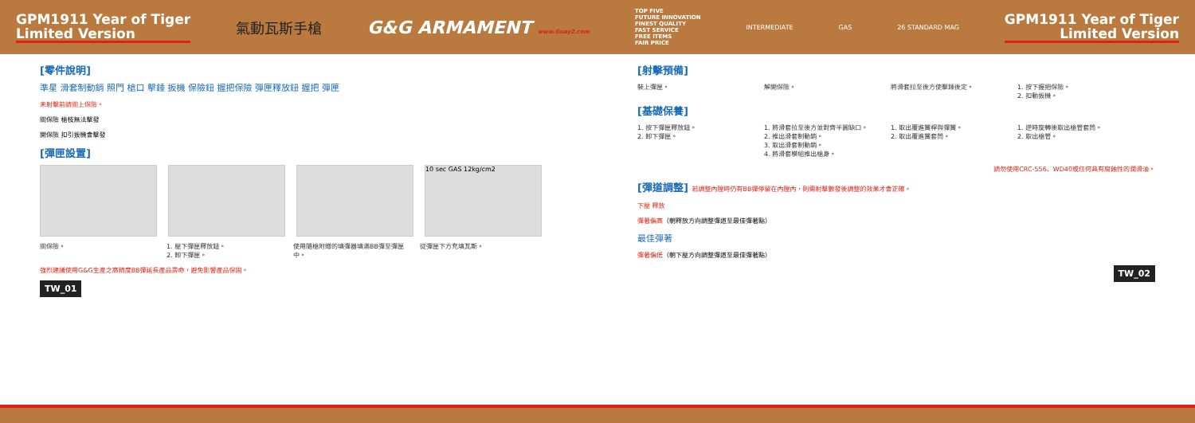GPM1911 Year of Tiger
Limited Version
氣動瓦斯手槍
G&G ARMAMENT www.Guay2.com
TOP FIVE
FUTURE INNOVATION
FINEST QUALITY
FAST SERVICE
FREE ITEMS
FAIR PRICE
INTERMEDIATE GAS 26 STANDARD MAG
GPM1911 Year of Tiger
Limited Version
[零件說明]
準星 滑套制動銷 照門 槍口 擊錘 扳機 保險鈕 握把保險 彈匣釋放鈕 握把 彈匣
未射擊前請關上保險。
關保險 槍枝無法擊發
開保險 扣引扳機會擊發
[彈匣設置]
10 sec GAS 12kg/cm2
關保險。 1. 壓下彈匣釋放鈕。
2. 卸下彈匣。
使用隨槍附贈的填彈器填滿BB彈至彈匣中。
從彈匣下方充填瓦斯。
強烈建議使用G&G生產之高精度BB彈延長產品壽命，避免影響產品保固。
TW_01
[射擊預備]
裝上彈匣。 解開保險。 將滑套拉至後方使擊錘後定。 1. 按下握把保險。
2. 扣動扳機。
[基礎保養]
1. 按下彈匣釋放鈕。
2. 卸下彈匣。
1. 將滑套拉至後方並對齊半圓缺口。
2. 推出滑套制動銷。
3. 取出滑套制動銷。
4. 將滑套模組推出槍身。
1. 取出覆進簧桿與彈簧。
2. 取出覆進簧套筒。
1. 逆時旋轉後取出槍管套筒。
2. 取出槍管。
請勿使用CRC-556、WD40或任何具有腐蝕性的潤滑油。
[彈道調整] 若調整內膛時仍有BB彈停留在內膛內，則需射擊數發後調整的效果才會正確。
下壓 釋放
彈著偏高（朝釋放方向調整彈道至最佳彈著點）
最佳彈著
彈著偏低（朝下壓方向調整彈道至最佳彈著點）
TW_02